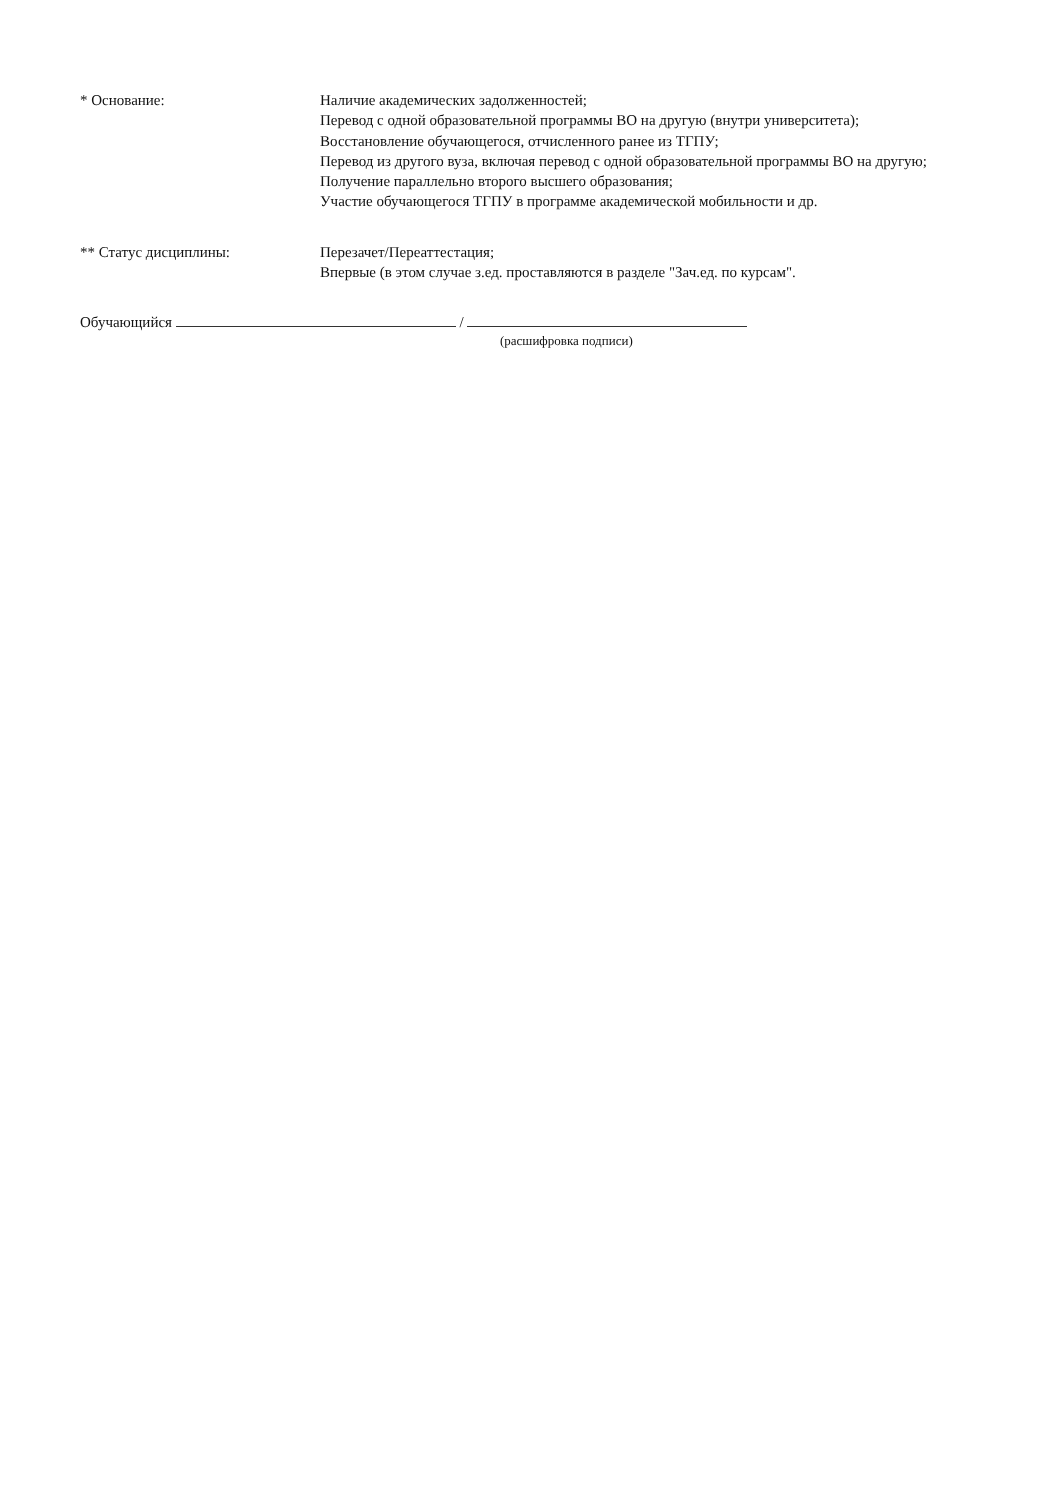* Основание: Наличие академических задолженностей;
Перевод с одной образовательной программы ВО на другую (внутри университета);
Восстановление обучающегося, отчисленного ранее из ТГПУ;
Перевод из другого вуза, включая перевод с одной образовательной программы ВО на другую;
Получение параллельно второго высшего образования;
Участие обучающегося ТГПУ в программе академической мобильности и др.
** Статус дисциплины: Перезачет/Переаттестация;
Впервые (в этом случае з.ед. проставляются в разделе "Зач.ед. по курсам".
Обучающийся /
(расшифровка подписи)